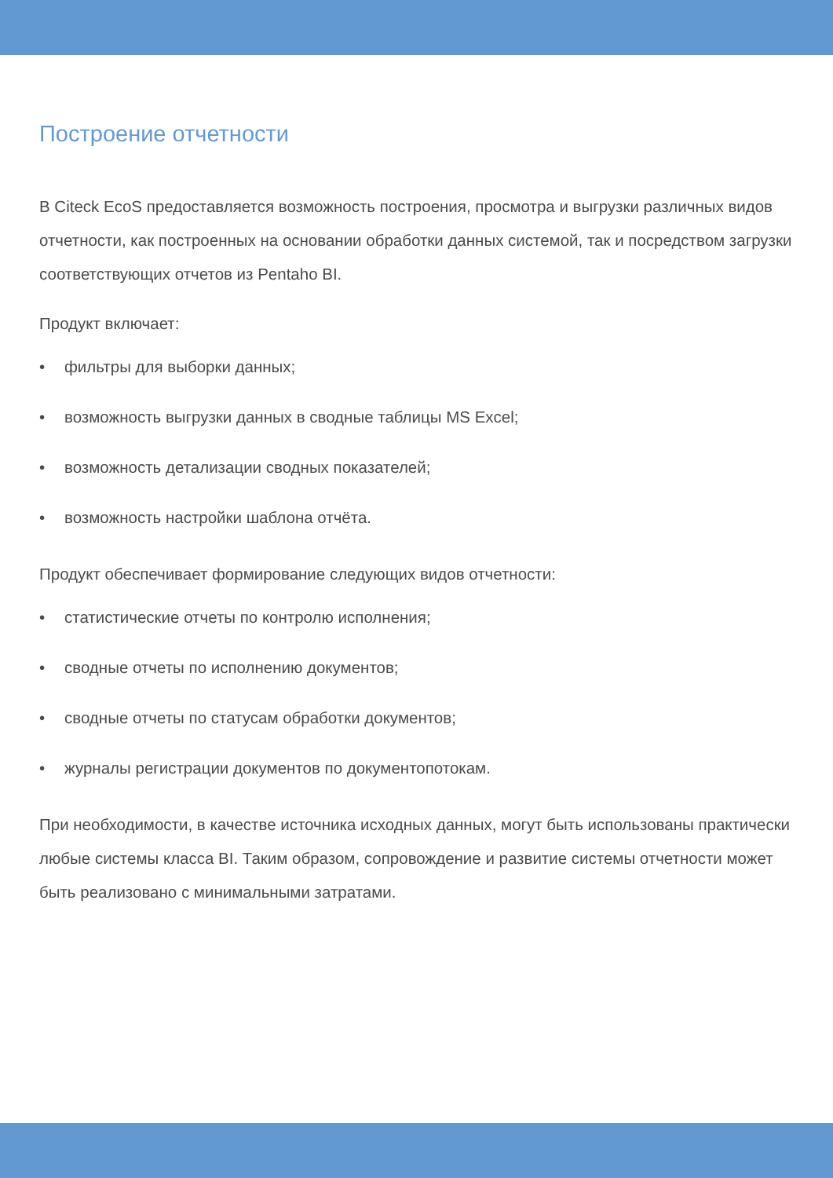Построение отчетности
В Citeck EcoS предоставляется возможность построения, просмотра и выгрузки различных видов отчетности, как построенных на основании обработки данных системой, так и посредством загрузки соответствующих отчетов из Pentaho BI.
Продукт включает:
• фильтры для выборки данных;
• возможность выгрузки данных в сводные таблицы MS Excel;
• возможность детализации сводных показателей;
• возможность настройки шаблона отчёта.
Продукт обеспечивает формирование следующих видов отчетности:
• статистические отчеты по контролю исполнения;
• сводные отчеты по исполнению документов;
• сводные отчеты по статусам обработки документов;
• журналы регистрации документов по документопотокам.
При необходимости, в качестве источника исходных данных, могут быть использованы практически любые системы класса BI. Таким образом, сопровождение и развитие системы отчетности может быть реализовано с минимальными затратами.